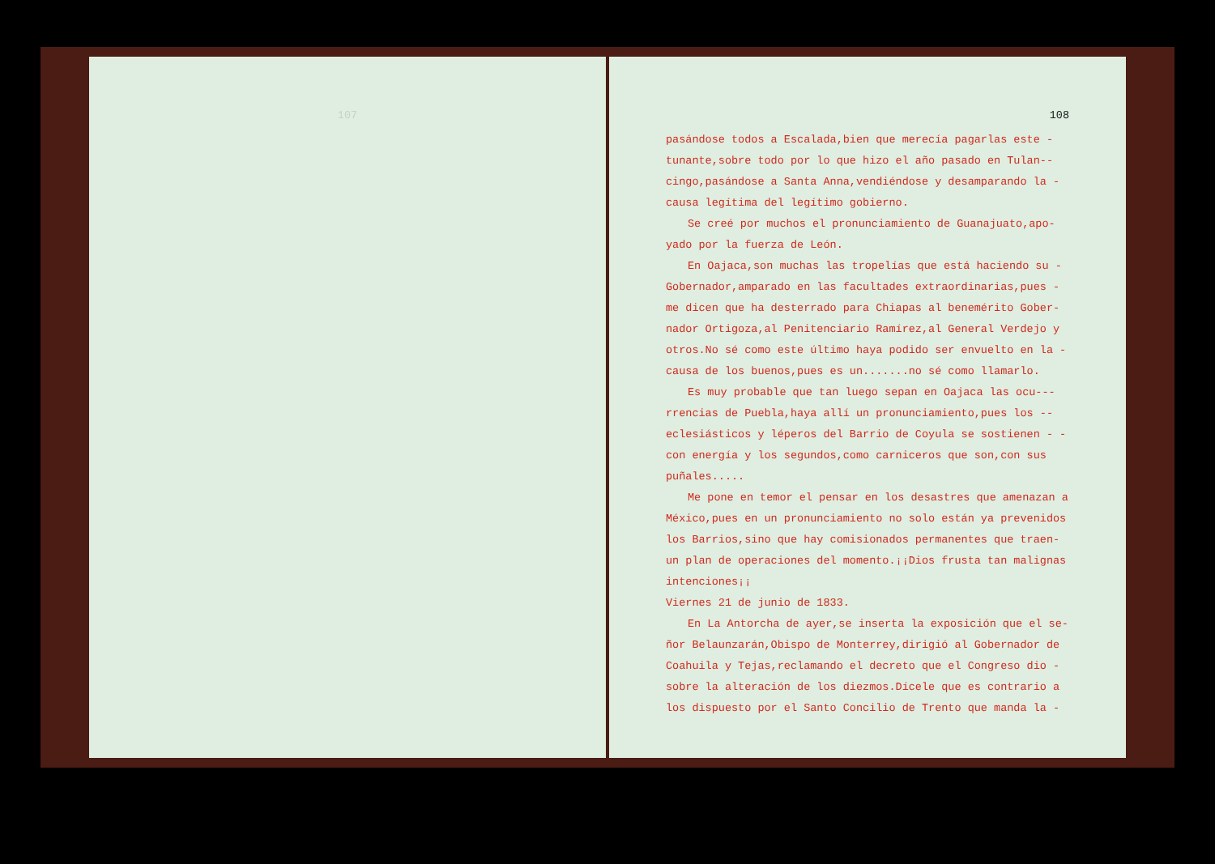107 108
pasándose todos a Escalada,bien que merecía pagarlas este - tunante,sobre todo por lo que hizo el año pasado en Tulan-- cingo,pasándose a Santa Anna,vendiéndose y desamparando la - causa legítima del legítimo gobierno.
Se creé por muchos el pronunciamiento de Guanajuato,apo- yado por la fuerza de León.
En Oajaca,son muchas las tropelías que está haciendo su - Gobernador,amparado en las facultades extraordinarias,pues - me dicen que ha desterrado para Chiapas al benemérito Gober- nador Ortigoza,al Penitenciario Ramírez,al General Verdejo y otros.No sé como este último haya podido ser envuelto en la - causa de los buenos,pues es un.......no sé como llamarlo.
Es muy probable que tan luego sepan en Oajaca las ocu--- rrencias de Puebla,haya allí un pronunciamiento,pues los -- eclesiásticos y léperos del Barrio de Coyula se sostienen - -con energía y los segundos,como carniceros que son,con sus puñales.....
Me pone en temor el pensar en los desastres que amenazan a México,pues en un pronunciamiento no solo están ya prevenidos los Barrios,sino que hay comisionados permanentes que traen- un plan de operaciones del momento.¡¡Dios frusta tan malignas intenciones¡¡
Viernes 21 de junio de 1833.
En La Antorcha de ayer,se inserta la exposición que el se- ñor Belaunzarán,Obispo de Monterrey,dirigió al Gobernador de Coahuila y Tejas,reclamando el decreto que el Congreso dio - sobre la alteración de los diezmos.Dícele que es contrario a los dispuesto por el Santo Concilio de Trento que manda la -